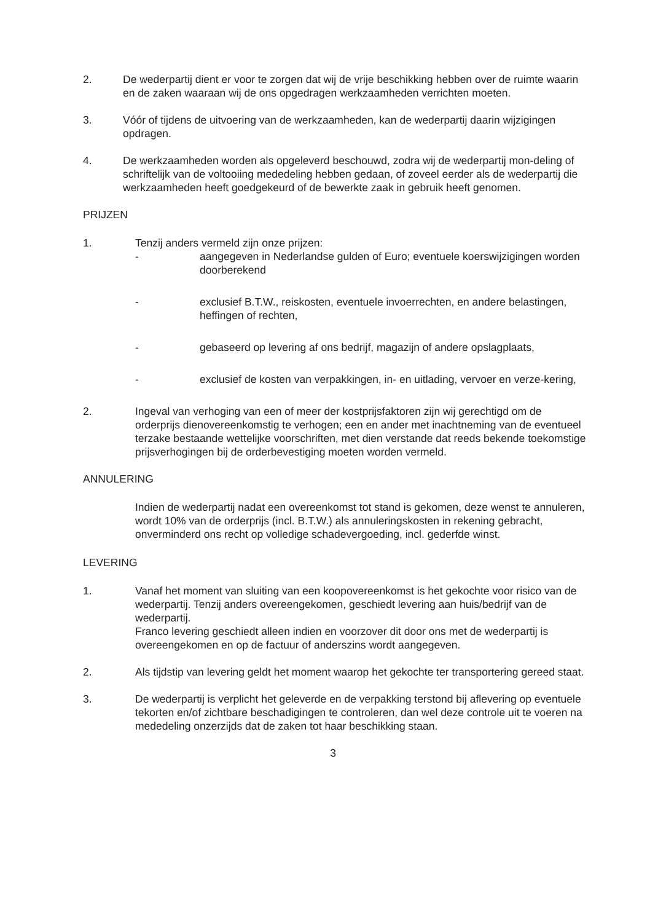2. De wederpartij dient er voor te zorgen dat wij de vrije beschikking hebben over de ruimte waarin en de zaken waaraan wij de ons opgedragen werkzaamheden verrichten moeten.
3. Vóór of tijdens de uitvoering van de werkzaamheden, kan de wederpartij daarin wijzigingen opdragen.
4. De werkzaamheden worden als opgeleverd beschouwd, zodra wij de wederpartij mon-deling of schriftelijk van de voltooiing mededeling hebben gedaan, of zoveel eerder als de wederpartij die werkzaamheden heeft goedgekeurd of de bewerkte zaak in gebruik heeft genomen.
PRIJZEN
1. Tenzij anders vermeld zijn onze prijzen:
- aangegeven in Nederlandse gulden of Euro; eventuele koerswijzigingen worden doorberekend
- exclusief B.T.W., reiskosten, eventuele invoerrechten, en andere belastingen, heffingen of rechten,
- gebaseerd op levering af ons bedrijf, magazijn of andere opslagplaats,
- exclusief de kosten van verpakkingen, in- en uitlading, vervoer en verze-kering,
2. Ingeval van verhoging van een of meer der kostprijsfaktoren zijn wij gerechtigd om de orderprijs dienovereenkomstig te verhogen; een en ander met inachtneming van de eventueel terzake bestaande wettelijke voorschriften, met dien verstande dat reeds bekende toekomstige prijsverhogingen bij de orderbevestiging moeten worden vermeld.
ANNULERING
Indien de wederpartij nadat een overeenkomst tot stand is gekomen, deze wenst te annuleren, wordt 10% van de orderprijs (incl. B.T.W.) als annuleringskosten in rekening gebracht, onverminderd ons recht op volledige schadevergoeding, incl. gederfde winst.
LEVERING
1. Vanaf het moment van sluiting van een koopovereenkomst is het gekochte voor risico van de wederpartij. Tenzij anders overeengekomen, geschiedt levering aan huis/bedrijf van de wederpartij.
Franco levering geschiedt alleen indien en voorzover dit door ons met de wederpartij is overeengekomen en op de factuur of anderszins wordt aangegeven.
2. Als tijdstip van levering geldt het moment waarop het gekochte ter transportering gereed staat.
3. De wederpartij is verplicht het geleverde en de verpakking terstond bij aflevering op eventuele tekorten en/of zichtbare beschadigingen te controleren, dan wel deze controle uit te voeren na mededeling onzerzijds dat de zaken tot haar beschikking staan.
3